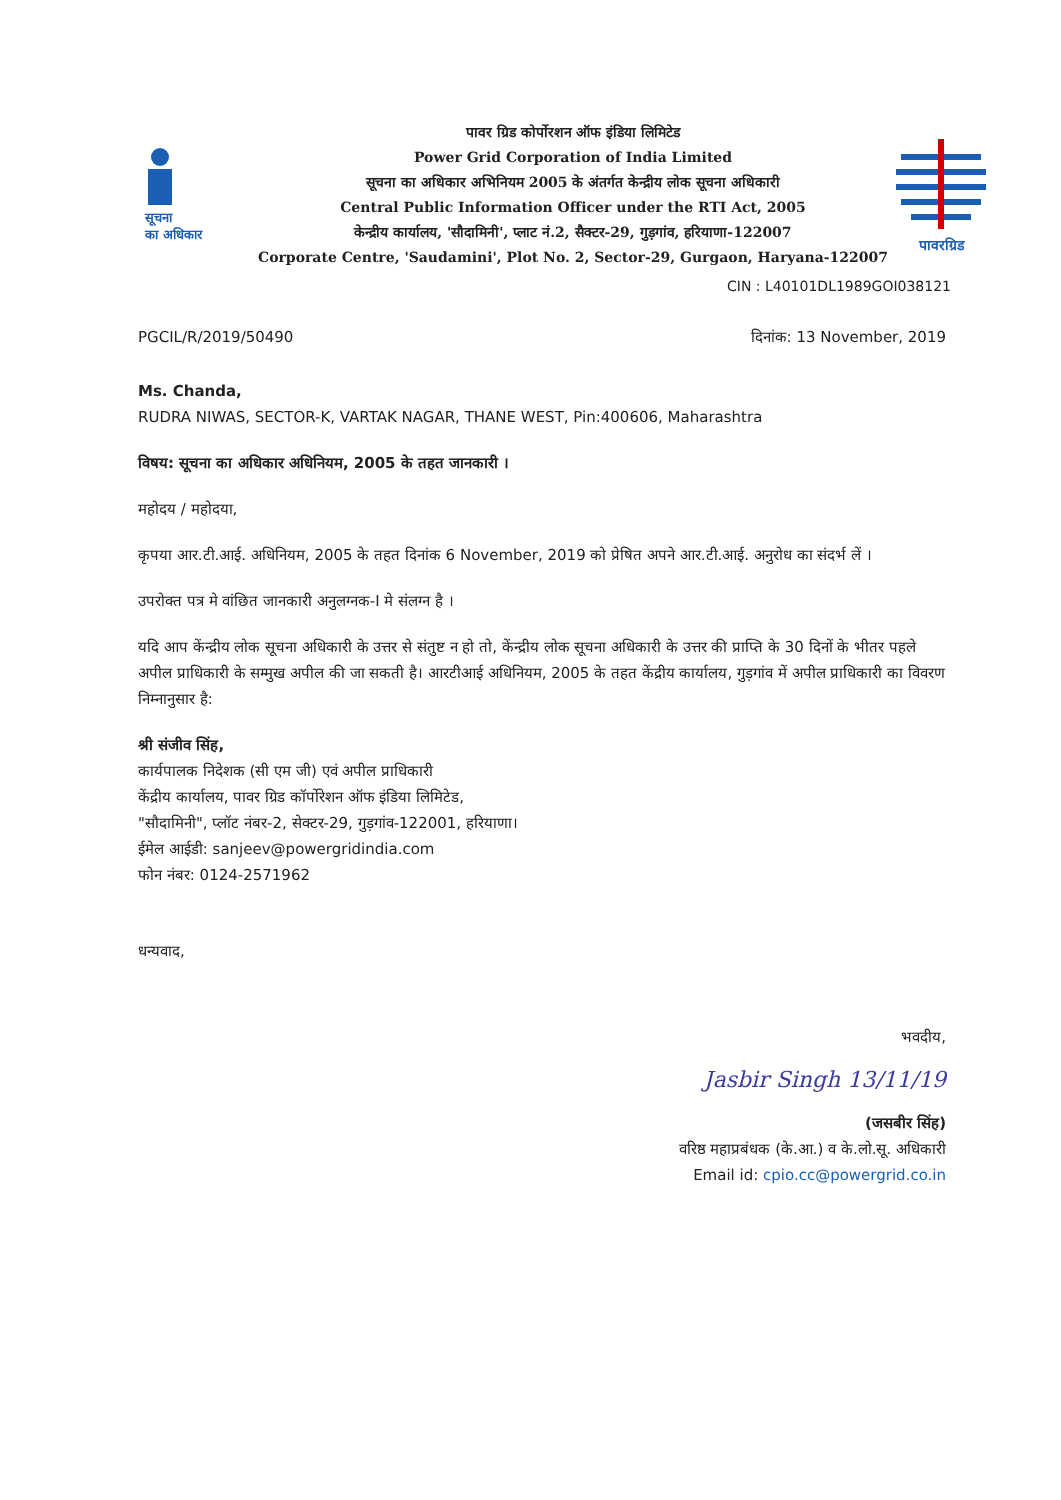सूचना
का अधिकार
पावर ग्रिड कोर्पोरशन ऑफ इंडिया लिमिटेड
Power Grid Corporation of India Limited
सूचना का अधिकार अभिनियम 2005 के अंतर्गत केन्द्रीय लोक सूचना अधिकारी
Central Public Information Officer under the RTI Act, 2005
केन्द्रीय कार्यालय, 'सौदामिनी', प्लाट नं.2, सैक्टर-29, गुड़गांव, हरियाणा-122007
Corporate Centre, 'Saudamini', Plot No. 2, Sector-29, Gurgaon, Haryana-122007
पावरग्रिड
CIN : L40101DL1989GOI038121
PGCIL/R/2019/50490 दिनांक: 13 November, 2019
Ms. Chanda,
RUDRA NIWAS, SECTOR-K, VARTAK NAGAR, THANE WEST, Pin:400606, Maharashtra
विषय: सूचना का अधिकार अधिनियम, 2005 के तहत जानकारी ।
महोदय / महोदया,
कृपया आर.टी.आई. अधिनियम, 2005 के तहत दिनांक 6 November, 2019 को प्रेषित अपने आर.टी.आई. अनुरोध का संदर्भ लें ।
उपरोक्त पत्र मे वांछित जानकारी अनुलग्नक-I मे संलग्न है ।
यदि आप केंन्द्रीय लोक सूचना अधिकारी के उत्तर से संतुष्ट न हो तो, केंन्द्रीय लोक सूचना अधिकारी के उत्तर की प्राप्ति के 30 दिनों के भीतर पहले अपील प्राधिकारी के सम्मुख अपील की जा सकती है। आरटीआई अधिनियम, 2005 के तहत केंद्रीय कार्यालय, गुड़गांव में अपील प्राधिकारी का विवरण निम्नानुसार है:
श्री संजीव सिंह,
कार्यपालक निदेशक (सी एम जी) एवं अपील प्राधिकारी
केंद्रीय कार्यालय, पावर ग्रिड कॉर्पोरेशन ऑफ इंडिया लिमिटेड,
"सौदामिनी", प्लॉट नंबर-2, सेक्टर-29, गुड़गांव-122001, हरियाणा।
ईमेल आईडी: sanjeev@powergridindia.com
फोन नंबर: 0124-2571962
धन्यवाद,
भवदीय,
Jasbir Singh 13/11/19
(जसबीर सिंह)
वरिष्ठ महाप्रबंधक (के.आ.) व के.लो.सू. अधिकारी
Email id: cpio.cc@powergrid.co.in